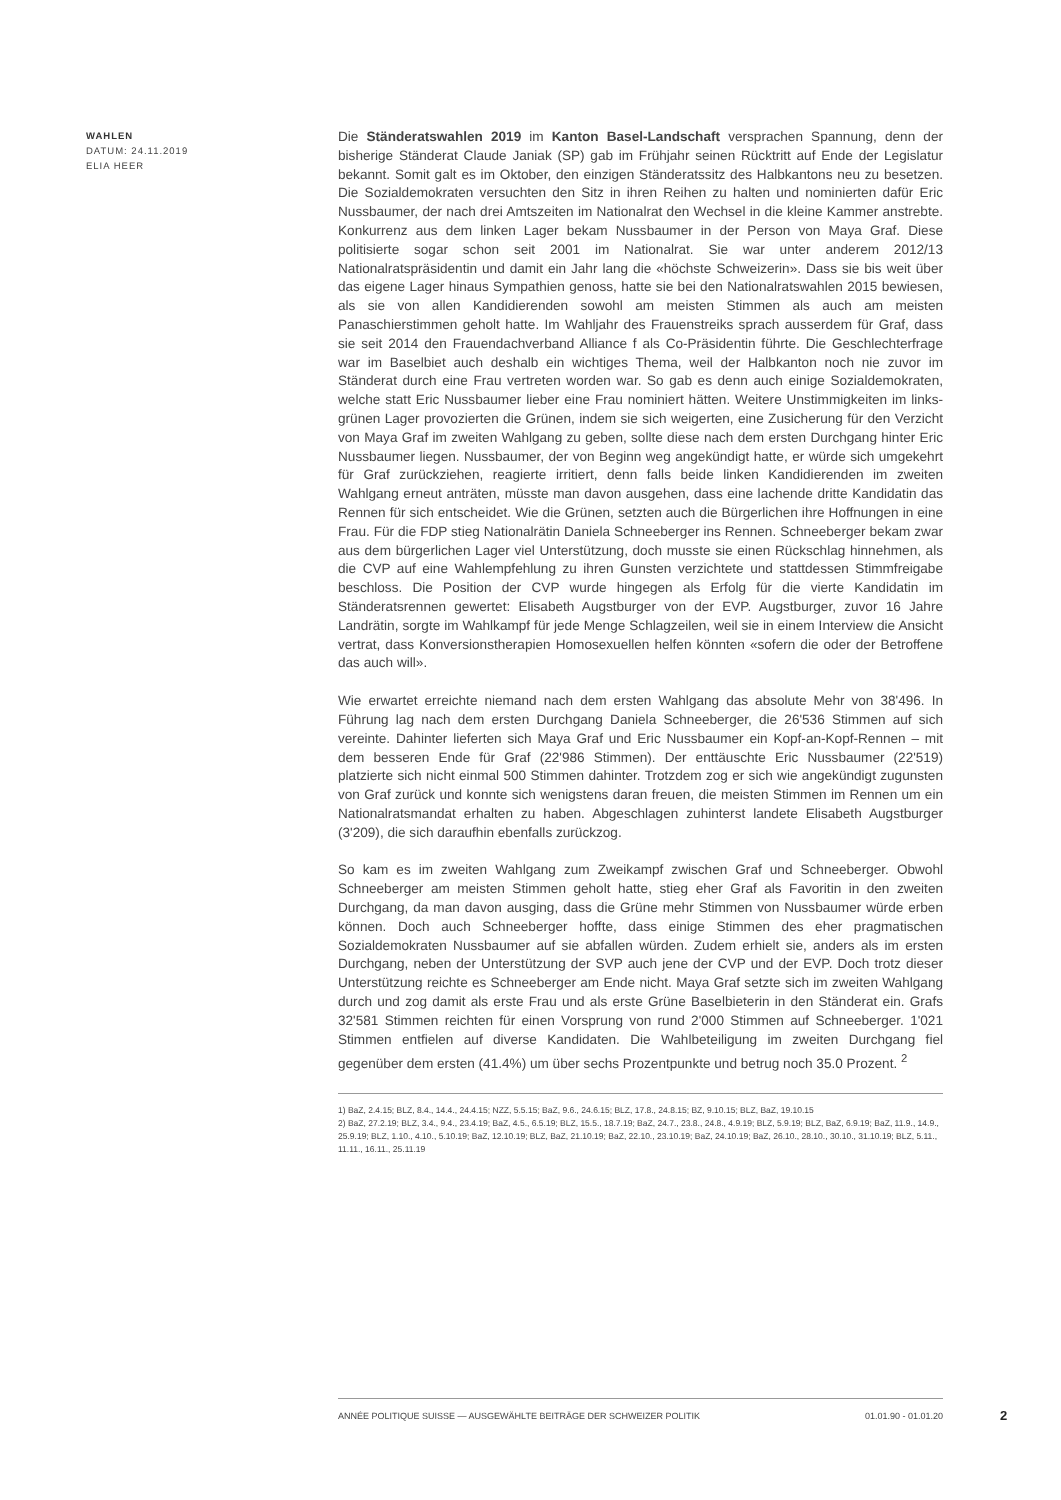WAHLEN
DATUM: 24.11.2019
ELIA HEER
Die Ständeratswahlen 2019 im Kanton Basel-Landschaft versprachen Spannung, denn der bisherige Ständerat Claude Janiak (SP) gab im Frühjahr seinen Rücktritt auf Ende der Legislatur bekannt. Somit galt es im Oktober, den einzigen Ständeratssitz des Halbkantons neu zu besetzen. Die Sozialdemokraten versuchten den Sitz in ihren Reihen zu halten und nominierten dafür Eric Nussbaumer, der nach drei Amtszeiten im Nationalrat den Wechsel in die kleine Kammer anstrebte. Konkurrenz aus dem linken Lager bekam Nussbaumer in der Person von Maya Graf. Diese politisierte sogar schon seit 2001 im Nationalrat. Sie war unter anderem 2012/13 Nationalratspräsidentin und damit ein Jahr lang die «höchste Schweizerin». Dass sie bis weit über das eigene Lager hinaus Sympathien genoss, hatte sie bei den Nationalratswahlen 2015 bewiesen, als sie von allen Kandidierenden sowohl am meisten Stimmen als auch am meisten Panaschierstimmen geholt hatte. Im Wahljahr des Frauenstreiks sprach ausserdem für Graf, dass sie seit 2014 den Frauendachverband Alliance f als Co-Präsidentin führte. Die Geschlechterfrage war im Baselbiet auch deshalb ein wichtiges Thema, weil der Halbkanton noch nie zuvor im Ständerat durch eine Frau vertreten worden war. So gab es denn auch einige Sozialdemokraten, welche statt Eric Nussbaumer lieber eine Frau nominiert hätten. Weitere Unstimmigkeiten im links-grünen Lager provozierten die Grünen, indem sie sich weigerten, eine Zusicherung für den Verzicht von Maya Graf im zweiten Wahlgang zu geben, sollte diese nach dem ersten Durchgang hinter Eric Nussbaumer liegen. Nussbaumer, der von Beginn weg angekündigt hatte, er würde sich umgekehrt für Graf zurückziehen, reagierte irritiert, denn falls beide linken Kandidierenden im zweiten Wahlgang erneut anträten, müsste man davon ausgehen, dass eine lachende dritte Kandidatin das Rennen für sich entscheidet. Wie die Grünen, setzten auch die Bürgerlichen ihre Hoffnungen in eine Frau. Für die FDP stieg Nationalrätin Daniela Schneeberger ins Rennen. Schneeberger bekam zwar aus dem bürgerlichen Lager viel Unterstützung, doch musste sie einen Rückschlag hinnehmen, als die CVP auf eine Wahlempfehlung zu ihren Gunsten verzichtete und stattdessen Stimmfreigabe beschloss. Die Position der CVP wurde hingegen als Erfolg für die vierte Kandidatin im Ständeratsrennen gewertet: Elisabeth Augstburger von der EVP. Augstburger, zuvor 16 Jahre Landrätin, sorgte im Wahlkampf für jede Menge Schlagzeilen, weil sie in einem Interview die Ansicht vertrat, dass Konversionstherapien Homosexuellen helfen könnten «sofern die oder der Betroffene das auch will».
Wie erwartet erreichte niemand nach dem ersten Wahlgang das absolute Mehr von 38'496. In Führung lag nach dem ersten Durchgang Daniela Schneeberger, die 26'536 Stimmen auf sich vereinte. Dahinter lieferten sich Maya Graf und Eric Nussbaumer ein Kopf-an-Kopf-Rennen – mit dem besseren Ende für Graf (22'986 Stimmen). Der enttäuschte Eric Nussbaumer (22'519) platzierte sich nicht einmal 500 Stimmen dahinter. Trotzdem zog er sich wie angekündigt zugunsten von Graf zurück und konnte sich wenigstens daran freuen, die meisten Stimmen im Rennen um ein Nationalratsmandat erhalten zu haben. Abgeschlagen zuhinterst landete Elisabeth Augstburger (3'209), die sich daraufhin ebenfalls zurückzog.
So kam es im zweiten Wahlgang zum Zweikampf zwischen Graf und Schneeberger. Obwohl Schneeberger am meisten Stimmen geholt hatte, stieg eher Graf als Favoritin in den zweiten Durchgang, da man davon ausging, dass die Grüne mehr Stimmen von Nussbaumer würde erben können. Doch auch Schneeberger hoffte, dass einige Stimmen des eher pragmatischen Sozialdemokraten Nussbaumer auf sie abfallen würden. Zudem erhielt sie, anders als im ersten Durchgang, neben der Unterstützung der SVP auch jene der CVP und der EVP. Doch trotz dieser Unterstützung reichte es Schneeberger am Ende nicht. Maya Graf setzte sich im zweiten Wahlgang durch und zog damit als erste Frau und als erste Grüne Baselbieterin in den Ständerat ein. Grafs 32'581 Stimmen reichten für einen Vorsprung von rund 2'000 Stimmen auf Schneeberger. 1'021 Stimmen entfielen auf diverse Kandidaten. Die Wahlbeteiligung im zweiten Durchgang fiel gegenüber dem ersten (41.4%) um über sechs Prozentpunkte und betrug noch 35.0 Prozent. <sup>2</sup>
1) BaZ, 2.4.15; BLZ, 8.4., 14.4., 24.4.15; NZZ, 5.5.15; BaZ, 9.6., 24.6.15; BLZ, 17.8., 24.8.15; BZ, 9.10.15; BLZ, BaZ, 19.10.15
2) BaZ, 27.2.19; BLZ, 3.4., 9.4., 23.4.19; BaZ, 4.5., 6.5.19; BLZ, 15.5., 18.7.19; BaZ, 24.7., 23.8., 24.8., 4.9.19; BLZ, 5.9.19; BLZ, BaZ, 6.9.19; BaZ, 11.9., 14.9., 25.9.19; BLZ, 1.10., 4.10., 5.10.19; BaZ, 12.10.19; BLZ, BaZ, 21.10.19; BaZ, 22.10., 23.10.19; BaZ, 24.10.19; BaZ, 26.10., 28.10., 30.10., 31.10.19; BLZ, 5.11., 11.11., 16.11., 25.11.19
ANNÉE POLITIQUE SUISSE — AUSGEWÄHLTE BEITRÄGE DER SCHWEIZER POLITIK 01.01.90 - 01.01.20
2